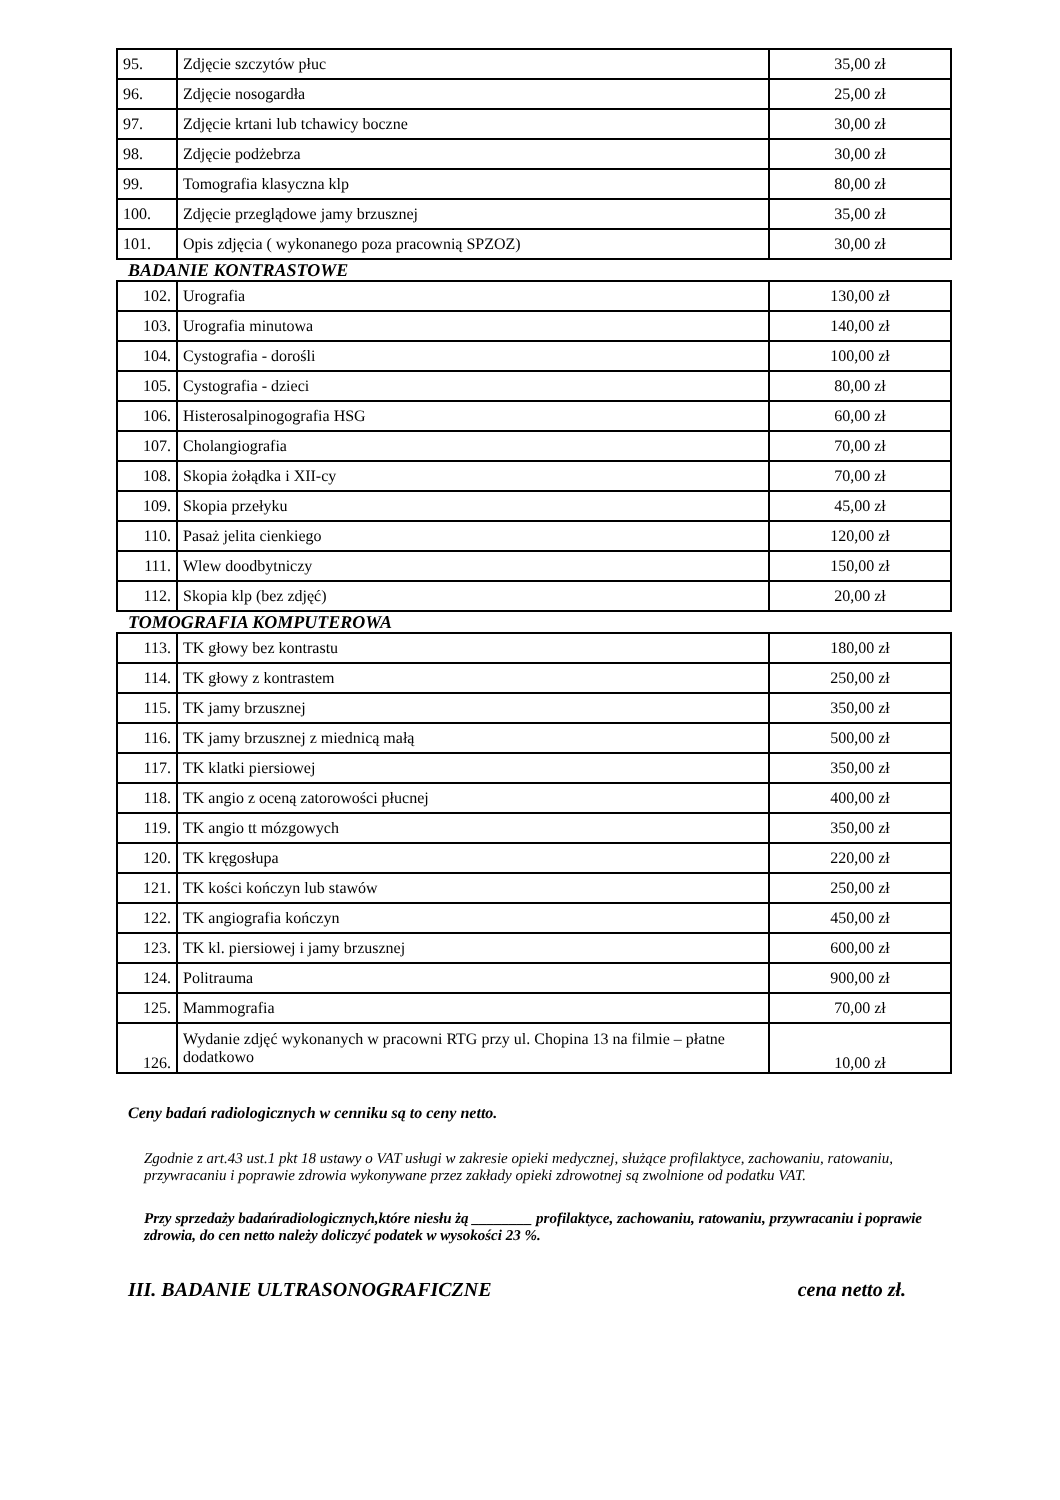| 95. | Zdjęcie szczytów płuc | 35,00 zł |
| 96. | Zdjęcie nosogardła | 25,00 zł |
| 97. | Zdjęcie krtani lub tchawicy boczne | 30,00 zł |
| 98. | Zdjęcie podżebrza | 30,00 zł |
| 99. | Tomografia klasyczna klp | 80,00 zł |
| 100. | Zdjęcie przeglądowe jamy brzusznej | 35,00 zł |
| 101. | Opis zdjęcia ( wykonanego poza pracownią SPZOZ) | 30,00 zł |
BADANIE KONTRASTOWE
| 102. | Urografia | 130,00 zł |
| 103. | Urografia minutowa | 140,00 zł |
| 104. | Cystografia - dorośli | 100,00 zł |
| 105. | Cystografia - dzieci | 80,00 zł |
| 106. | Histerosalpinogografia HSG | 60,00 zł |
| 107. | Cholangiografia | 70,00 zł |
| 108. | Skopia żołądka i XII-cy | 70,00 zł |
| 109. | Skopia przełyku | 45,00 zł |
| 110. | Pasaż jelita cienkiego | 120,00 zł |
| 111. | Wlew doodbytniczy | 150,00 zł |
| 112. | Skopia klp (bez zdjęć) | 20,00 zł |
TOMOGRAFIA KOMPUTEROWA
| 113. | TK głowy bez kontrastu | 180,00 zł |
| 114. | TK głowy z kontrastem | 250,00 zł |
| 115. | TK jamy brzusznej | 350,00 zł |
| 116. | TK jamy brzusznej z miednicą małą | 500,00 zł |
| 117. | TK klatki piersiowej | 350,00 zł |
| 118. | TK angio z oceną zatorowości płucnej | 400,00 zł |
| 119. | TK angio tt mózgowych | 350,00 zł |
| 120. | TK kręgosłupa | 220,00 zł |
| 121. | TK kości kończyn lub stawów | 250,00 zł |
| 122. | TK angiografia kończyn | 450,00 zł |
| 123. | TK kl. piersiowej i jamy brzusznej | 600,00 zł |
| 124. | Politrauma | 900,00 zł |
| 125. | Mammografia | 70,00 zł |
| 126. | Wydanie zdjęć wykonanych w pracowni RTG przy ul. Chopina 13 na filmie – płatne dodatkowo | 10,00 zł |
Ceny badań radiologicznych w cenniku są to ceny netto.
Zgodnie z art.43 ust.1 pkt 18 ustawy o VAT usługi w zakresie opieki medycznej, służące profilaktyce, zachowaniu, ratowaniu, przywracaniu i poprawie zdrowia wykonywane przez zakłady opieki zdrowotnej są zwolnione od podatku VAT.
Przy sprzedaży badańradiologicznych,które niesłu żą ________ profilaktyce, zachowaniu, ratowaniu, przywracaniu i poprawie zdrowia, do cen netto należy doliczyć podatek w wysokości 23 %.
III. BADANIE ULTRASONOGRAFICZNE cena netto zł.